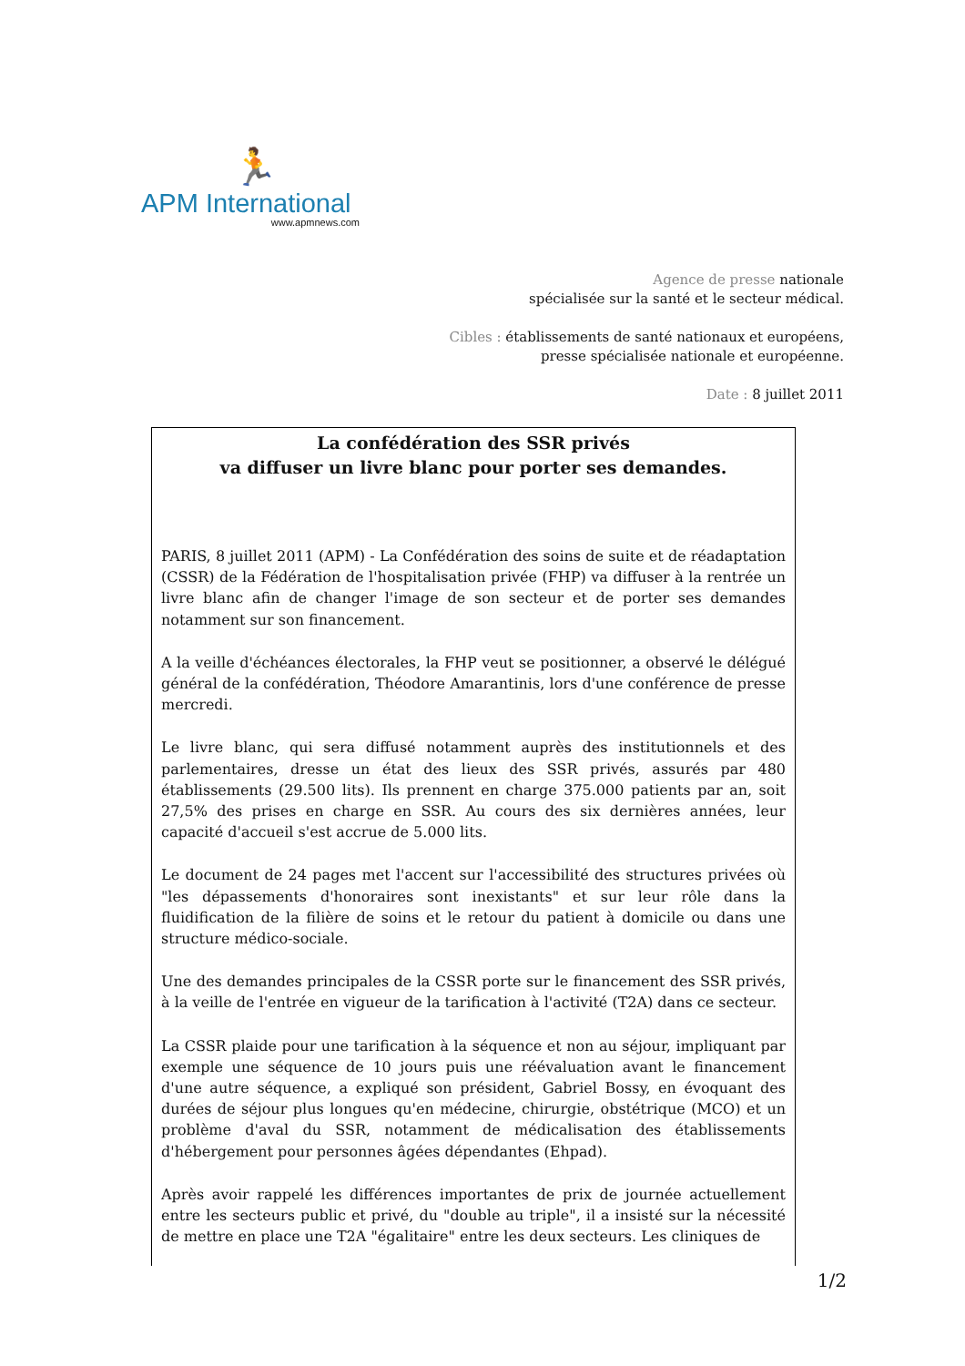🏃
APM International
www.apmnews.com
Agence de presse nationale
spécialisée sur la santé et le secteur médical.
Cibles : établissements de santé nationaux et européens,
presse spécialisée nationale et européenne.
Date : 8 juillet 2011
La confédération des SSR privés
va diffuser un livre blanc pour porter ses demandes.
PARIS, 8 juillet 2011 (APM) - La Confédération des soins de suite et de réadaptation (CSSR) de la Fédération de l'hospitalisation privée (FHP) va diffuser à la rentrée un livre blanc afin de changer l'image de son secteur et de porter ses demandes notamment sur son financement.
A la veille d'échéances électorales, la FHP veut se positionner, a observé le délégué général de la confédération, Théodore Amarantinis, lors d'une conférence de presse mercredi.
Le livre blanc, qui sera diffusé notamment auprès des institutionnels et des parlementaires, dresse un état des lieux des SSR privés, assurés par 480 établissements (29.500 lits). Ils prennent en charge 375.000 patients par an, soit 27,5% des prises en charge en SSR. Au cours des six dernières années, leur capacité d'accueil s'est accrue de 5.000 lits.
Le document de 24 pages met l'accent sur l'accessibilité des structures privées où "les dépassements d'honoraires sont inexistants" et sur leur rôle dans la fluidification de la filière de soins et le retour du patient à domicile ou dans une structure médico-sociale.
Une des demandes principales de la CSSR porte sur le financement des SSR privés, à la veille de l'entrée en vigueur de la tarification à l'activité (T2A) dans ce secteur.
La CSSR plaide pour une tarification à la séquence et non au séjour, impliquant par exemple une séquence de 10 jours puis une réévaluation avant le financement d'une autre séquence, a expliqué son président, Gabriel Bossy, en évoquant des durées de séjour plus longues qu'en médecine, chirurgie, obstétrique (MCO) et un problème d'aval du SSR, notamment de médicalisation des établissements d'hébergement pour personnes âgées dépendantes (Ehpad).
Après avoir rappelé les différences importantes de prix de journée actuellement entre les secteurs public et privé, du "double au triple", il a insisté sur la nécessité de mettre en place une T2A "égalitaire" entre les deux secteurs. Les cliniques de
1/2